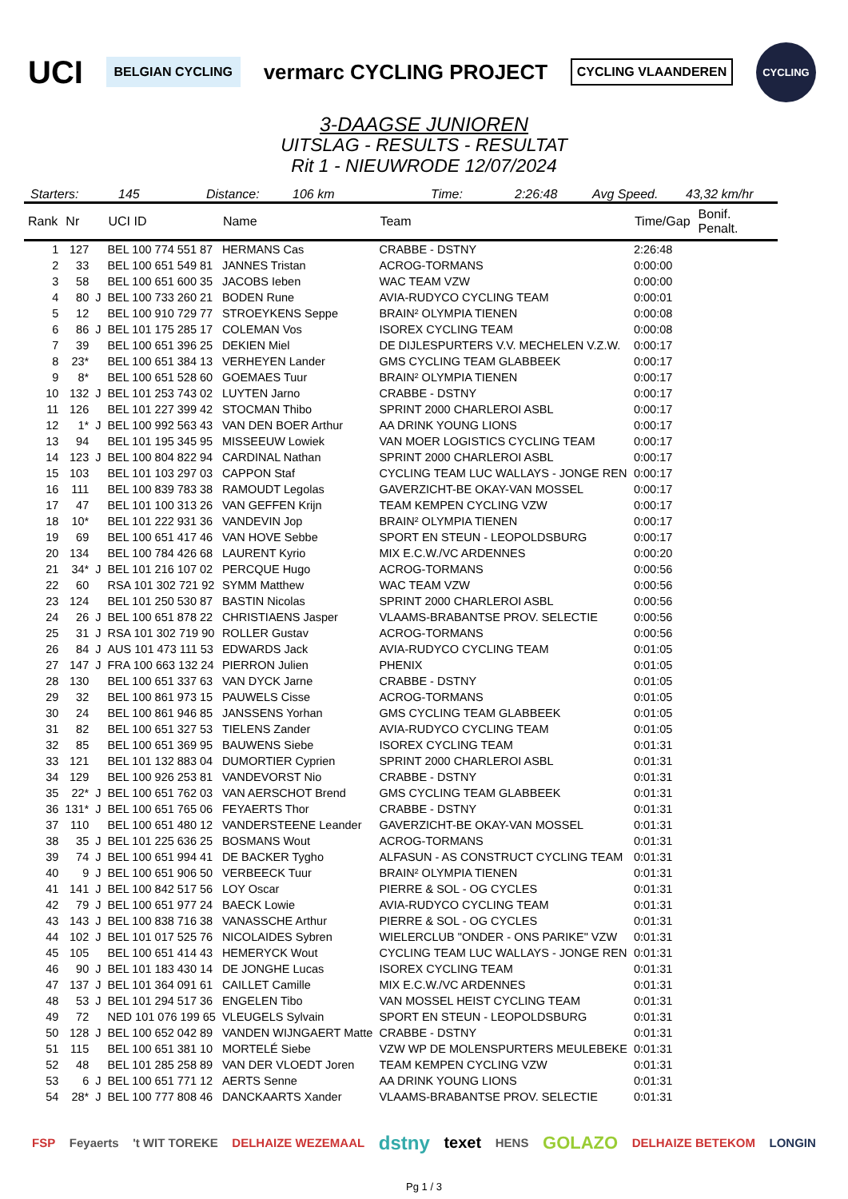UCI BELGIAN CYCLING vermarc CYCLING PROJECT CYCLING VLAANDEREN CYCLING
3-DAAGSE JUNIOREN
UITSLAG - RESULTS - RESULTAT
Rit 1 - NIEUWRODE 12/07/2024
Starters: 145 Distance: 106 km Time: 2:26:48 Avg Speed. 43,32 km/hr
| Rank | Nr | | UCI ID | Name | Team | Time/Gap | Bonif. Penalt. |
| --- | --- | --- | --- | --- | --- | --- | --- |
| 1 | 127 | | BEL 100 774 551 87 | HERMANS Cas | CRABBE - DSTNY | 2:26:48 | |
| 2 | 33 | | BEL 100 651 549 81 | JANNES Tristan | ACROG-TORMANS | 0:00:00 | |
| 3 | 58 | | BEL 100 651 600 35 | JACOBS Ieben | WAC TEAM VZW | 0:00:00 | |
| 4 | 80 | J | BEL 100 733 260 21 | BODEN Rune | AVIA-RUDYCO CYCLING TEAM | 0:00:01 | |
| 5 | 12 | | BEL 100 910 729 77 | STROEYKENS Seppe | BRAIN² OLYMPIA TIENEN | 0:00:08 | |
| 6 | 86 | J | BEL 101 175 285 17 | COLEMAN Vos | ISOREX CYCLING TEAM | 0:00:08 | |
| 7 | 39 | | BEL 100 651 396 25 | DEKIEN Miel | DE DIJLESPURTERS V.V. MECHELEN V.Z.W. | 0:00:17 | |
| 8 | 23* | | BEL 100 651 384 13 | VERHEYEN Lander | GMS CYCLING TEAM GLABBEEK | 0:00:17 | |
| 9 | 8* | | BEL 100 651 528 60 | GOEMAES Tuur | BRAIN² OLYMPIA TIENEN | 0:00:17 | |
| 10 | 132 | J | BEL 101 253 743 02 | LUYTEN Jarno | CRABBE - DSTNY | 0:00:17 | |
| 11 | 126 | | BEL 101 227 399 42 | STOCMAN Thibo | SPRINT 2000 CHARLEROI ASBL | 0:00:17 | |
| 12 | 1* | J | BEL 100 992 563 43 | VAN DEN BOER Arthur | AA DRINK YOUNG LIONS | 0:00:17 | |
| 13 | 94 | | BEL 101 195 345 95 | MISSEEUW Lowiek | VAN MOER LOGISTICS CYCLING TEAM | 0:00:17 | |
| 14 | 123 | J | BEL 100 804 822 94 | CARDINAL Nathan | SPRINT 2000 CHARLEROI ASBL | 0:00:17 | |
| 15 | 103 | | BEL 101 103 297 03 | CAPPON Staf | CYCLING TEAM LUC WALLAYS - JONGE REN | 0:00:17 | |
| 16 | 111 | | BEL 100 839 783 38 | RAMOUDT Legolas | GAVERZICHT-BE OKAY-VAN MOSSEL | 0:00:17 | |
| 17 | 47 | | BEL 101 100 313 26 | VAN GEFFEN Krijn | TEAM KEMPEN CYCLING VZW | 0:00:17 | |
| 18 | 10* | | BEL 101 222 931 36 | VANDEVIN Jop | BRAIN² OLYMPIA TIENEN | 0:00:17 | |
| 19 | 69 | | BEL 100 651 417 46 | VAN HOVE Sebbe | SPORT EN STEUN - LEOPOLDSBURG | 0:00:17 | |
| 20 | 134 | | BEL 100 784 426 68 | LAURENT Kyrio | MIX E.C.W./VC ARDENNES | 0:00:20 | |
| 21 | 34* | J | BEL 101 216 107 02 | PERCQUE Hugo | ACROG-TORMANS | 0:00:56 | |
| 22 | 60 | | RSA 101 302 721 92 | SYMM Matthew | WAC TEAM VZW | 0:00:56 | |
| 23 | 124 | | BEL 101 250 530 87 | BASTIN Nicolas | SPRINT 2000 CHARLEROI ASBL | 0:00:56 | |
| 24 | 26 | J | BEL 100 651 878 22 | CHRISTIAENS Jasper | VLAAMS-BRABANTSE PROV. SELECTIE | 0:00:56 | |
| 25 | 31 | J | RSA 101 302 719 90 | ROLLER Gustav | ACROG-TORMANS | 0:00:56 | |
| 26 | 84 | J | AUS 101 473 111 53 | EDWARDS Jack | AVIA-RUDYCO CYCLING TEAM | 0:01:05 | |
| 27 | 147 | J | FRA 100 663 132 24 | PIERRON Julien | PHENIX | 0:01:05 | |
| 28 | 130 | | BEL 100 651 337 63 | VAN DYCK Jarne | CRABBE - DSTNY | 0:01:05 | |
| 29 | 32 | | BEL 100 861 973 15 | PAUWELS Cisse | ACROG-TORMANS | 0:01:05 | |
| 30 | 24 | | BEL 100 861 946 85 | JANSSENS Yorhan | GMS CYCLING TEAM GLABBEEK | 0:01:05 | |
| 31 | 82 | | BEL 100 651 327 53 | TIELENS Zander | AVIA-RUDYCO CYCLING TEAM | 0:01:05 | |
| 32 | 85 | | BEL 100 651 369 95 | BAUWENS Siebe | ISOREX CYCLING TEAM | 0:01:31 | |
| 33 | 121 | | BEL 101 132 883 04 | DUMORTIER Cyprien | SPRINT 2000 CHARLEROI ASBL | 0:01:31 | |
| 34 | 129 | | BEL 100 926 253 81 | VANDEVORST Nio | CRABBE - DSTNY | 0:01:31 | |
| 35 | 22* | J | BEL 100 651 762 03 | VAN AERSCHOT Brend | GMS CYCLING TEAM GLABBEEK | 0:01:31 | |
| 36 | 131* | J | BEL 100 651 765 06 | FEYAERTS Thor | CRABBE - DSTNY | 0:01:31 | |
| 37 | 110 | | BEL 100 651 480 12 | VANDERSTEENE Leander | GAVERZICHT-BE OKAY-VAN MOSSEL | 0:01:31 | |
| 38 | 35 | J | BEL 101 225 636 25 | BOSMANS Wout | ACROG-TORMANS | 0:01:31 | |
| 39 | 74 | J | BEL 100 651 994 41 | DE BACKER Tygho | ALFASUN - AS CONSTRUCT CYCLING TEAM | 0:01:31 | |
| 40 | 9 | J | BEL 100 651 906 50 | VERBEECK Tuur | BRAIN² OLYMPIA TIENEN | 0:01:31 | |
| 41 | 141 | J | BEL 100 842 517 56 | LOY Oscar | PIERRE & SOL - OG CYCLES | 0:01:31 | |
| 42 | 79 | J | BEL 100 651 977 24 | BAECK Lowie | AVIA-RUDYCO CYCLING TEAM | 0:01:31 | |
| 43 | 143 | J | BEL 100 838 716 38 | VANASSCHE Arthur | PIERRE & SOL - OG CYCLES | 0:01:31 | |
| 44 | 102 | J | BEL 101 017 525 76 | NICOLAIDES Sybren | WIELERCLUB "ONDER - ONS PARIKE" VZW | 0:01:31 | |
| 45 | 105 | | BEL 100 651 414 43 | HEMERYCK Wout | CYCLING TEAM LUC WALLAYS - JONGE REN | 0:01:31 | |
| 46 | 90 | J | BEL 101 183 430 14 | DE JONGHE Lucas | ISOREX CYCLING TEAM | 0:01:31 | |
| 47 | 137 | J | BEL 101 364 091 61 | CAILLET Camille | MIX E.C.W./VC ARDENNES | 0:01:31 | |
| 48 | 53 | J | BEL 101 294 517 36 | ENGELEN Tibo | VAN MOSSEL HEIST CYCLING TEAM | 0:01:31 | |
| 49 | 72 | | NED 101 076 199 65 | VLEUGELS Sylvain | SPORT EN STEUN - LEOPOLDSBURG | 0:01:31 | |
| 50 | 128 | J | BEL 100 652 042 89 | VANDEN WIJNGAERT Matte | CRABBE - DSTNY | 0:01:31 | |
| 51 | 115 | | BEL 100 651 381 10 | MORTELÉ Siebe | VZW WP DE MOLENSPURTERS MEULEBEKE | 0:01:31 | |
| 52 | 48 | | BEL 101 285 258 89 | VAN DER VLOEDT Joren | TEAM KEMPEN CYCLING VZW | 0:01:31 | |
| 53 | 6 | J | BEL 100 651 771 12 | AERTS Senne | AA DRINK YOUNG LIONS | 0:01:31 | |
| 54 | 28* | J | BEL 100 777 808 46 | DANCKAARTS Xander | VLAAMS-BRABANTSE PROV. SELECTIE | 0:01:31 | |
FSP Feyaerts 't WIT TOREKE DELHAIZE WEZEMAAL dstny texet HENS GOLAZO DELHAIZE BETEKOM LONGIN
Pg 1 / 3